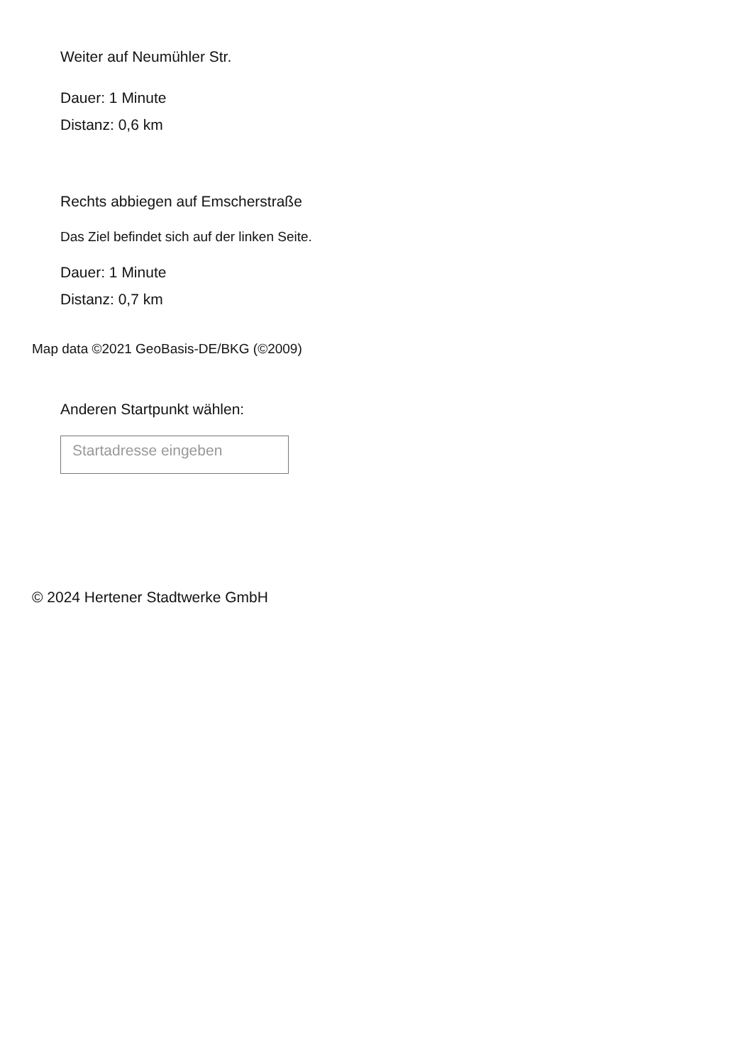Weiter auf Neumühler Str.
Dauer: 1 Minute
Distanz: 0,6 km
Rechts abbiegen auf Emscherstraße
Das Ziel befindet sich auf der linken Seite.
Dauer: 1 Minute
Distanz: 0,7 km
Map data ©2021 GeoBasis-DE/BKG (©2009)
Anderen Startpunkt wählen:
Startadresse eingeben
© 2024 Hertener Stadtwerke GmbH